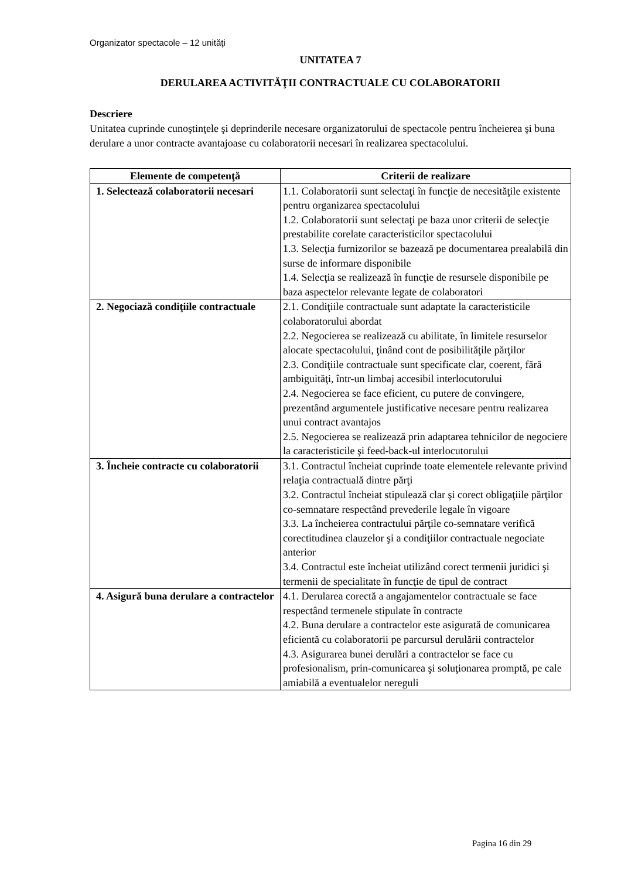Organizator spectacole – 12 unităţi
UNITATEA 7
DERULAREA ACTIVITĂŢII CONTRACTUALE CU COLABORATORII
Descriere
Unitatea cuprinde cunoştinţele şi deprinderile necesare organizatorului de spectacole pentru încheierea şi buna derulare a unor contracte avantajoase cu colaboratorii necesari în realizarea spectacolului.
| Elemente de competenţă | Criterii de realizare |
| --- | --- |
| 1. Selectează colaboratorii necesari | 1.1. Colaboratorii sunt selectaţi în funcţie de necesităţile existente pentru organizarea spectacolului 1.2. Colaboratorii sunt selectaţi pe baza unor criterii de selecţie prestabilite corelate caracteristicilor spectacolului 1.3. Selecţia furnizorilor se bazează pe documentarea prealabilă din surse de informare disponibile 1.4. Selecţia se realizează în funcţie de resursele disponibile pe baza aspectelor relevante legate de colaboratori |
| 2. Negociază condiţiile contractuale | 2.1. Condiţiile contractuale sunt adaptate la caracteristicile colaboratorului abordat 2.2. Negocierea se realizează cu abilitate, în limitele resurselor alocate spectacolului, ţinând cont de posibilităţile părţilor 2.3. Condiţiile contractuale sunt specificate clar, coerent, fără ambiguităţi, într-un limbaj accesibil interlocutorului 2.4. Negocierea se face eficient, cu putere de convingere, prezentând argumentele justificative necesare pentru realizarea unui contract avantajos 2.5. Negocierea se realizează prin adaptarea tehnicilor de negociere la caracteristicile şi feed-back-ul interlocutorului |
| 3. Încheie contracte cu colaboratorii | 3.1. Contractul încheiat cuprinde toate elementele relevante privind relaţia contractuală dintre părţi 3.2. Contractul încheiat stipulează clar şi corect obligaţiile părţilor co-semnatare respectând prevederile legale în vigoare 3.3. La încheierea contractului părţile co-semnatare verifică corectitudinea clauzelor şi a condiţiilor contractuale negociate anterior 3.4. Contractul este încheiat utilizând corect termenii juridici şi termenii de specialitate în funcţie de tipul de contract |
| 4. Asigură buna derulare a contractelor | 4.1. Derularea corectă a angajamentelor contractuale se face respectând termenele stipulate în contracte 4.2. Buna derulare a contractelor este asigurată de comunicarea eficientă cu colaboratorii pe parcursul derulării contractelor 4.3. Asigurarea bunei derulări a contractelor se face cu profesionalism, prin-comunicarea şi soluţionarea promptă, pe cale amiabilă a eventualelor nereguli |
Pagina 16 din 29